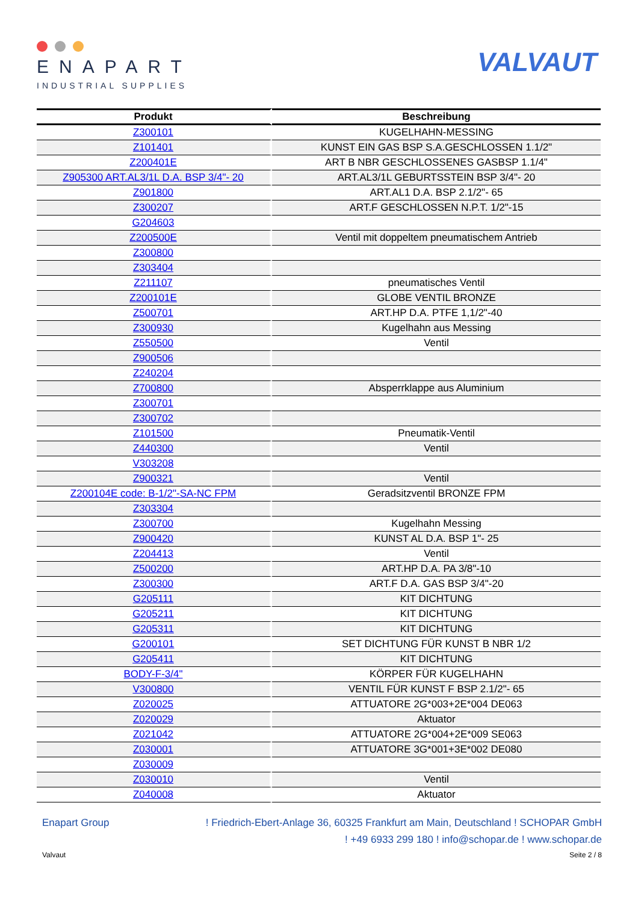ENAPART
INDUSTRIAL SUPPLIES
VALVAUT
| Produkt | Beschreibung |
| --- | --- |
| Z300101 | KUGELHAHN-MESSING |
| Z101401 | KUNST EIN GAS BSP S.A.GESCHLOSSEN 1.1/2" |
| Z200401E | ART B NBR GESCHLOSSENES GASBSP 1.1/4" |
| Z905300 ART.AL3/1L D.A. BSP 3/4"- 20 | ART.AL3/1L GEBURTSSTEIN BSP 3/4"- 20 |
| Z901800 | ART.AL1 D.A. BSP 2.1/2"- 65 |
| Z300207 | ART.F GESCHLOSSEN N.P.T. 1/2"-15 |
| G204603 | |
| Z200500E | Ventil mit doppeltem pneumatischem Antrieb |
| Z300800 | |
| Z303404 | |
| Z211107 | pneumatisches Ventil |
| Z200101E | GLOBE VENTIL BRONZE |
| Z500701 | ART.HP D.A. PTFE 1,1/2"-40 |
| Z300930 | Kugelhahn aus Messing |
| Z550500 | Ventil |
| Z900506 | |
| Z240204 | |
| Z700800 | Absperrklappe aus Aluminium |
| Z300701 | |
| Z300702 | |
| Z101500 | Pneumatik-Ventil |
| Z440300 | Ventil |
| V303208 | |
| Z900321 | Ventil |
| Z200104E code: B-1/2"-SA-NC FPM | Geradsitzventil BRONZE FPM |
| Z303304 | |
| Z300700 | Kugelhahn Messing |
| Z900420 | KUNST AL D.A. BSP 1"- 25 |
| Z204413 | Ventil |
| Z500200 | ART.HP D.A. PA 3/8"-10 |
| Z300300 | ART.F D.A. GAS BSP 3/4"-20 |
| G205111 | KIT DICHTUNG |
| G205211 | KIT DICHTUNG |
| G205311 | KIT DICHTUNG |
| G200101 | SET DICHTUNG FÜR KUNST B NBR 1/2 |
| G205411 | KIT DICHTUNG |
| BODY-F-3/4" | KÖRPER FÜR KUGELHAHN |
| V300800 | VENTIL FÜR KUNST F BSP 2.1/2"- 65 |
| Z020025 | ATTUATORE 2G*003+2E*004 DE063 |
| Z020029 | Aktuator |
| Z021042 | ATTUATORE 2G*004+2E*009 SE063 |
| Z030001 | ATTUATORE 3G*001+3E*002 DE080 |
| Z030009 | |
| Z030010 | Ventil |
| Z040008 | Aktuator |
Enapart Group! Friedrich-Ebert-Anlage 36, 60325 Frankfurt am Main, Deutschland ! SCHOPAR GmbH
! +49 6933 299 180 ! info@schopar.de ! www.schopar.de
Valvaut Seite 2 / 8